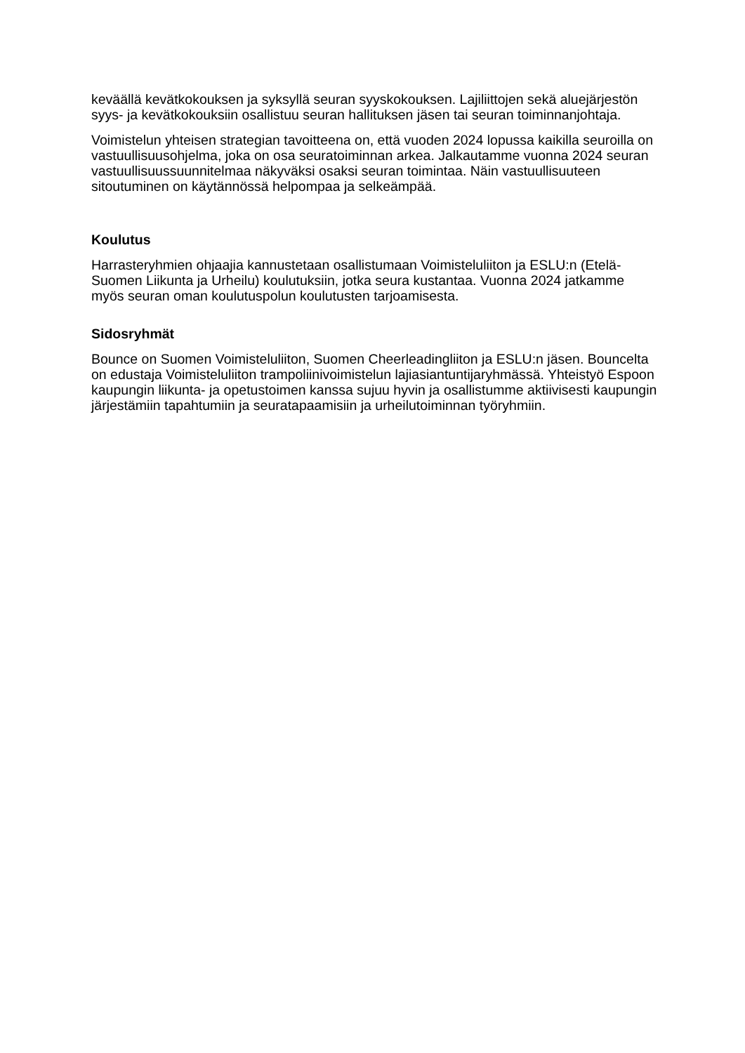keväällä kevätkokouksen ja syksyllä seuran syyskokouksen. Lajiliittojen sekä aluejärjestön syys- ja kevätkokouksiin osallistuu seuran hallituksen jäsen tai seuran toiminnanjohtaja.
Voimistelun yhteisen strategian tavoitteena on, että vuoden 2024 lopussa kaikilla seuroilla on vastuullisuusohjelma, joka on osa seuratoiminnan arkea. Jalkautamme vuonna 2024 seuran vastuullisuussuunnitelmaa näkyväksi osaksi seuran toimintaa. Näin vastuullisuuteen sitoutuminen on käytännössä helpompaa ja selkeämpää.
Koulutus
Harrasteryhmien ohjaajia kannustetaan osallistumaan Voimisteluliiton ja ESLU:n (Etelä-Suomen Liikunta ja Urheilu) koulutuksiin, jotka seura kustantaa. Vuonna 2024 jatkamme myös seuran oman koulutuspolun koulutusten tarjoamisesta.
Sidosryhmät
Bounce on Suomen Voimisteluliiton, Suomen Cheerleadingliiton ja ESLU:n jäsen. Bouncelta on edustaja Voimisteluliiton trampoliinivoimistelun lajiasiantuntijaryhmässä. Yhteistyö Espoon kaupungin liikunta- ja opetustoimen kanssa sujuu hyvin ja osallistumme aktiivisesti kaupungin järjestämiin tapahtumiin ja seuratapaamisiin ja urheilutoiminnan työryhmiin.